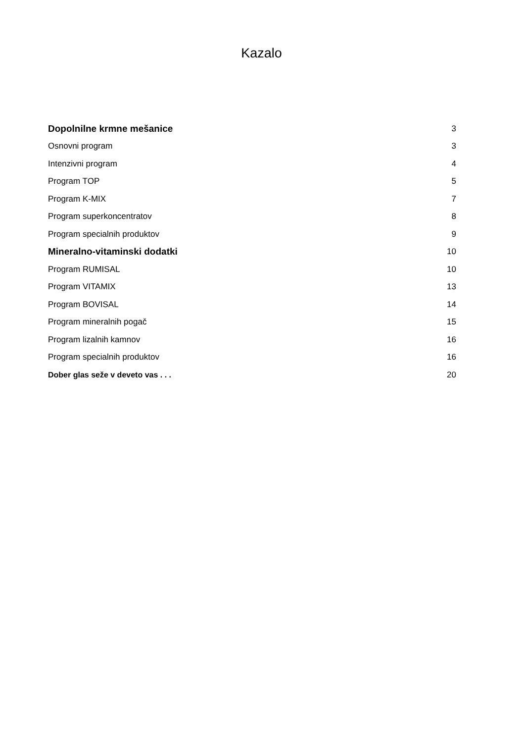Kazalo
| Dopolnilne krmne mešanice | 3 |
| Osnovni program | 3 |
| Intenzivni program | 4 |
| Program TOP | 5 |
| Program K-MIX | 7 |
| Program superkoncentratov | 8 |
| Program specialnih produktov | 9 |
| Mineralno-vitaminski dodatki | 10 |
| Program RUMISAL | 10 |
| Program VITAMIX | 13 |
| Program BOVISAL | 14 |
| Program mineralnih pogač | 15 |
| Program lizalnih kamnov | 16 |
| Program specialnih produktov | 16 |
| Dober glas seže v deveto vas . . . | 20 |